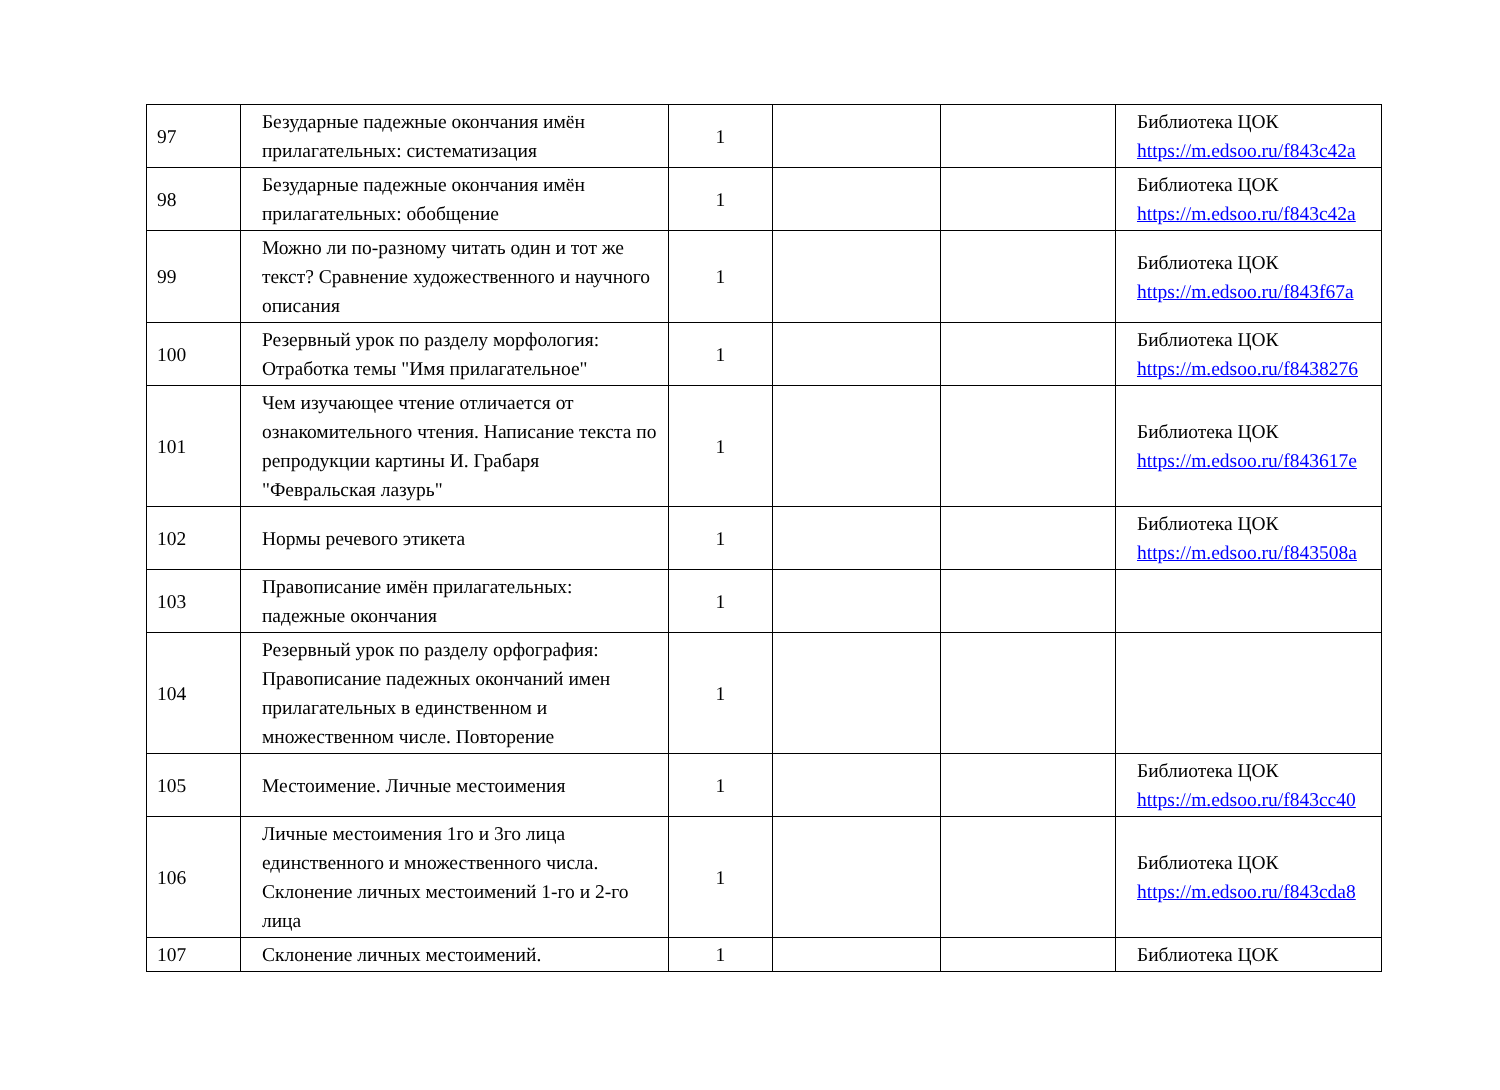| 97 | Безударные падежные окончания имён прилагательных: систематизация | 1 | | | Библиотека ЦОК https://m.edsoo.ru/f843c42a |
| 98 | Безударные падежные окончания имён прилагательных: обобщение | 1 | | | Библиотека ЦОК https://m.edsoo.ru/f843c42a |
| 99 | Можно ли по-разному читать один и тот же текст? Сравнение художественного и научного описания | 1 | | | Библиотека ЦОК https://m.edsoo.ru/f843f67a |
| 100 | Резервный урок по разделу морфология: Отработка темы "Имя прилагательное" | 1 | | | Библиотека ЦОК https://m.edsoo.ru/f8438276 |
| 101 | Чем изучающее чтение отличается от ознакомительного чтения. Написание текста по репродукции картины И. Грабаря "Февральская лазурь" | 1 | | | Библиотека ЦОК https://m.edsoo.ru/f843617e |
| 102 | Нормы речевого этикета | 1 | | | Библиотека ЦОК https://m.edsoo.ru/f843508a |
| 103 | Правописание имён прилагательных: падежные окончания | 1 | | | |
| 104 | Резервный урок по разделу орфография: Правописание падежных окончаний имен прилагательных в единственном и множественном числе. Повторение | 1 | | | |
| 105 | Местоимение. Личные местоимения | 1 | | | Библиотека ЦОК https://m.edsoo.ru/f843cc40 |
| 106 | Личные местоимения 1го и 3го лица единственного и множественного числа. Склонение личных местоимений 1-го и 2-го лица | 1 | | | Библиотека ЦОК https://m.edsoo.ru/f843cda8 |
| 107 | Склонение личных местоимений. | 1 | | | Библиотека ЦОК |